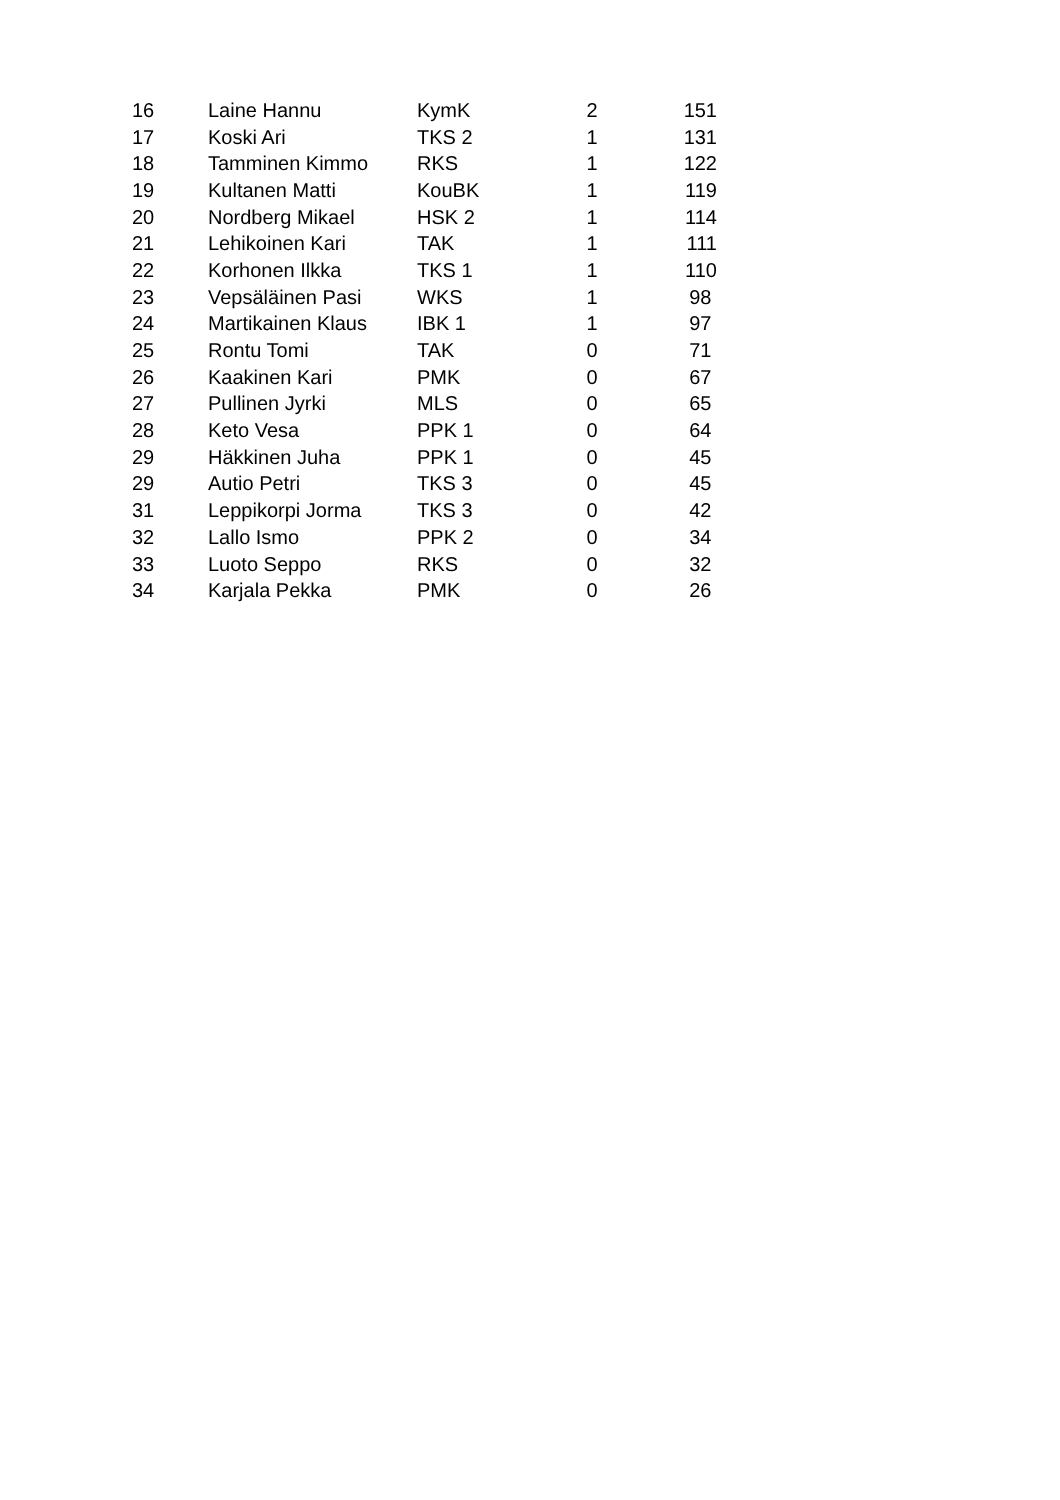| 16 | Laine Hannu | KymK | 2 | 151 |
| 17 | Koski Ari | TKS 2 | 1 | 131 |
| 18 | Tamminen Kimmo | RKS | 1 | 122 |
| 19 | Kultanen Matti | KouBK | 1 | 119 |
| 20 | Nordberg Mikael | HSK 2 | 1 | 114 |
| 21 | Lehikoinen Kari | TAK | 1 | 111 |
| 22 | Korhonen Ilkka | TKS 1 | 1 | 110 |
| 23 | Vepsäläinen Pasi | WKS | 1 | 98 |
| 24 | Martikainen Klaus | IBK 1 | 1 | 97 |
| 25 | Rontu Tomi | TAK | 0 | 71 |
| 26 | Kaakinen Kari | PMK | 0 | 67 |
| 27 | Pullinen Jyrki | MLS | 0 | 65 |
| 28 | Keto Vesa | PPK 1 | 0 | 64 |
| 29 | Häkkinen Juha | PPK 1 | 0 | 45 |
| 29 | Autio Petri | TKS 3 | 0 | 45 |
| 31 | Leppikorpi Jorma | TKS 3 | 0 | 42 |
| 32 | Lallo Ismo | PPK 2 | 0 | 34 |
| 33 | Luoto Seppo | RKS | 0 | 32 |
| 34 | Karjala Pekka | PMK | 0 | 26 |